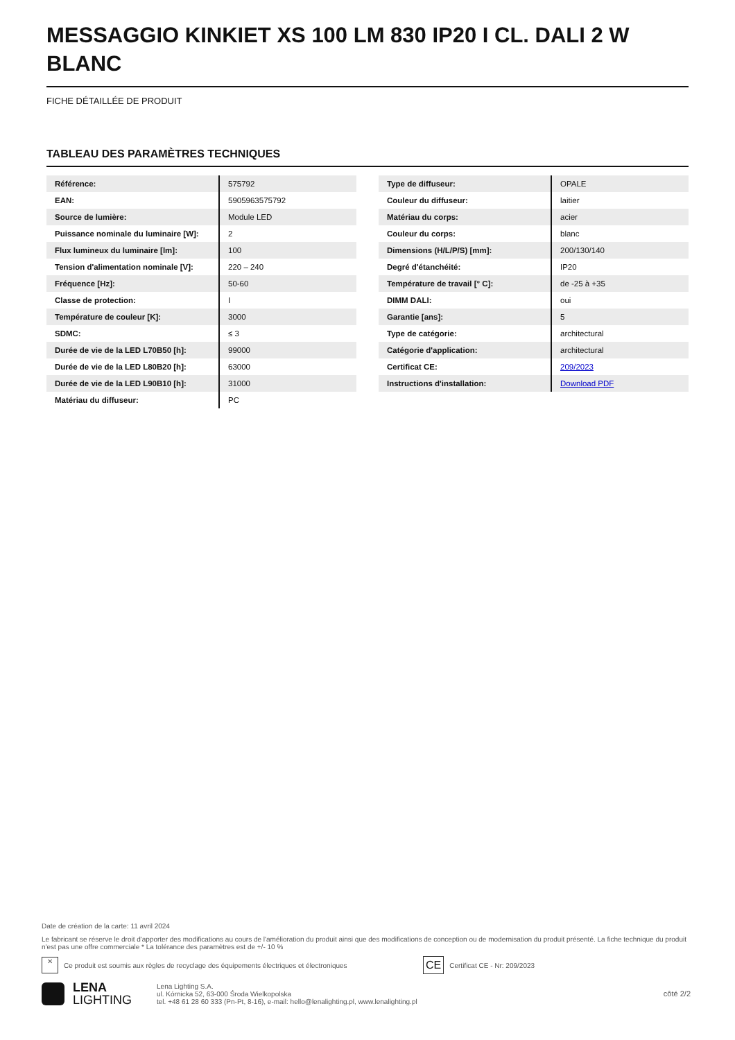MESSAGGIO KINKIET XS 100 LM 830 IP20 I CL. DALI 2 W BLANC
FICHE DÉTAILLÉE DE PRODUIT
TABLEAU DES PARAMÈTRES TECHNIQUES
| Référence: | 575792 |
| EAN: | 5905963575792 |
| Source de lumière: | Module LED |
| Puissance nominale du luminaire [W]: | 2 |
| Flux lumineux du luminaire [lm]: | 100 |
| Tension d'alimentation nominale [V]: | 220 – 240 |
| Fréquence [Hz]: | 50-60 |
| Classe de protection: | I |
| Température de couleur [K]: | 3000 |
| SDMC: | ≤ 3 |
| Durée de vie de la LED L70B50 [h]: | 99000 |
| Durée de vie de la LED L80B20 [h]: | 63000 |
| Durée de vie de la LED L90B10 [h]: | 31000 |
| Matériau du diffuseur: | PC |
| Type de diffuseur: | OPALE |
| Couleur du diffuseur: | laitier |
| Matériau du corps: | acier |
| Couleur du corps: | blanc |
| Dimensions (H/L/P/S) [mm]: | 200/130/140 |
| Degré d'étanchéité: | IP20 |
| Température de travail [° C]: | de -25 à +35 |
| DIMM DALI: | oui |
| Garantie [ans]: | 5 |
| Type de catégorie: | architectural |
| Catégorie d'application: | architectural |
| Certificat CE: | 209/2023 |
| Instructions d'installation: | Download PDF |
Date de création de la carte: 11 avril 2024
Le fabricant se réserve le droit d'apporter des modifications au cours de l'amélioration du produit ainsi que des modifications de conception ou de modernisation du produit présenté. La fiche technique du produit n'est pas une offre commerciale * La tolérance des paramètres est de +/- 10 %
✕ Ce produit est soumis aux règles de recyclage des équipements électriques et électroniques CE Certificat CE - Nr: 209/2023
LENA
LIGHTING
Lena Lighting S.A.
ul. Kórnicka 52, 63-000 Środa Wielkopolska
tel. +48 61 28 60 333 (Pn-Pt, 8-16), e-mail: hello@lenalighting.pl, www.lenalighting.pl
côté 2/2